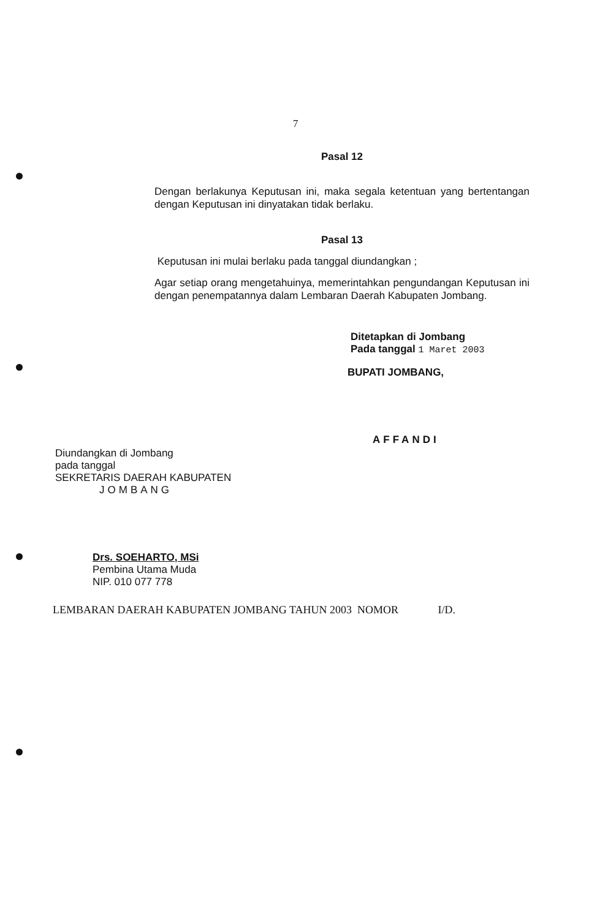7
Pasal 12
Dengan berlakunya Keputusan ini, maka segala ketentuan yang bertentangan dengan Keputusan ini dinyatakan tidak berlaku.
Pasal 13
Keputusan ini mulai berlaku pada tanggal diundangkan ;
Agar setiap orang mengetahuinya, memerintahkan pengundangan Keputusan ini dengan penempatannya dalam Lembaran Daerah Kabupaten Jombang.
Ditetapkan di Jombang
Pada tanggal 1 Maret 2003
BUPATI JOMBANG,
AFFANDI
Diundangkan di Jombang
pada tanggal
SEKRETARIS DAERAH KABUPATEN
JOMBANG
Drs. SOEHARTO, MSi
Pembina Utama Muda
NIP. 010 077 778
LEMBARAN DAERAH KABUPATEN JOMBANG TAHUN 2003 NOMOR I/D.